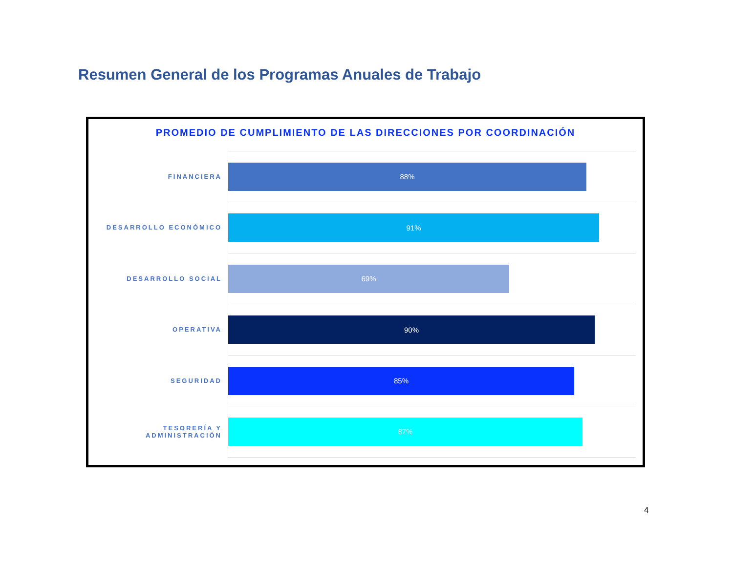Resumen General de los Programas Anuales de Trabajo
PROMEDIO DE CUMPLIMIENTO DE LAS DIRECCIONES POR COORDINACIÓN
FINANCIERA
88%
DESARROLLO ECONÓMICO
91%
DESARROLLO SOCIAL
69%
OPERATIVA
90%
SEGURIDAD
85%
TESORERÍA Y ADMINISTRACIÓN
87%
4